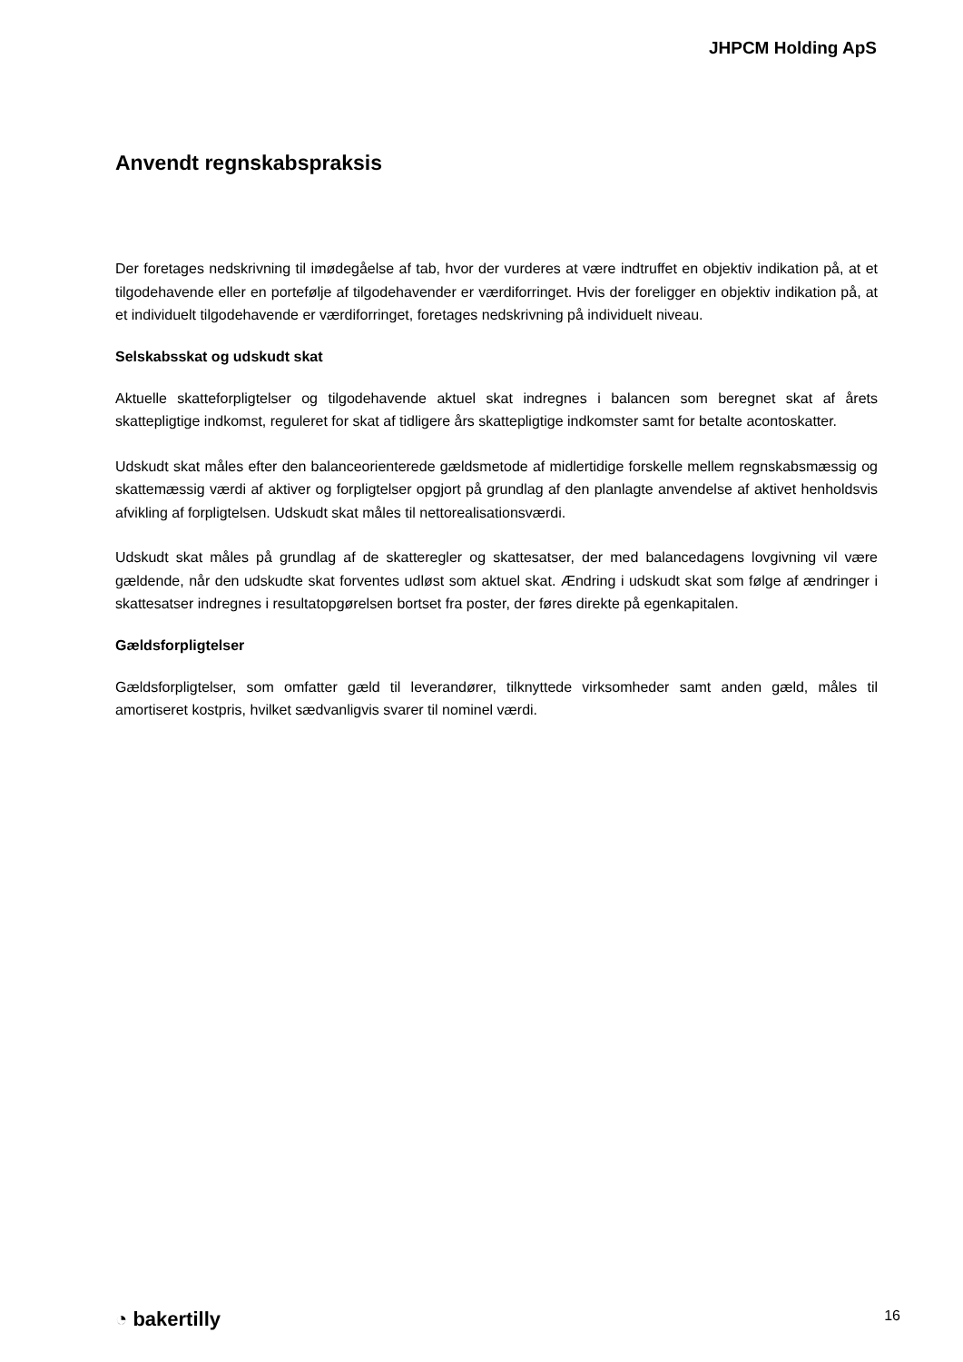JHPCM Holding ApS
Anvendt regnskabspraksis
Der foretages nedskrivning til imødegåelse af tab, hvor der vurderes at være indtruffet en objektiv indikation på, at et tilgodehavende eller en portefølje af tilgodehavender er værdiforringet. Hvis der foreligger en objektiv indikation på, at et individuelt tilgodehavende er værdiforringet, foretages nedskrivning på individuelt niveau.
Selskabsskat og udskudt skat
Aktuelle skatteforpligtelser og tilgodehavende aktuel skat indregnes i balancen som beregnet skat af årets skattepligtige indkomst, reguleret for skat af tidligere års skattepligtige indkomster samt for betalte acontoskatter.
Udskudt skat måles efter den balanceorienterede gældsmetode af midlertidige forskelle mellem regnskabsmæssig og skattemæssig værdi af aktiver og forpligtelser opgjort på grundlag af den planlagte anvendelse af aktivet henholdsvis afvikling af forpligtelsen. Udskudt skat måles til nettorealisationsværdi.
Udskudt skat måles på grundlag af de skatteregler og skattesatser, der med balancedagens lovgivning vil være gældende, når den udskudte skat forventes udløst som aktuel skat. Ændring i udskudt skat som følge af ændringer i skattesatser indregnes i resultatopgørelsen bortset fra poster, der føres direkte på egenkapitalen.
Gældsforpligtelser
Gældsforpligtelser, som omfatter gæld til leverandører, tilknyttede virksomheder samt anden gæld, måles til amortiseret kostpris, hvilket sædvanligvis svarer til nominel værdi.
◔ bakertilly 16